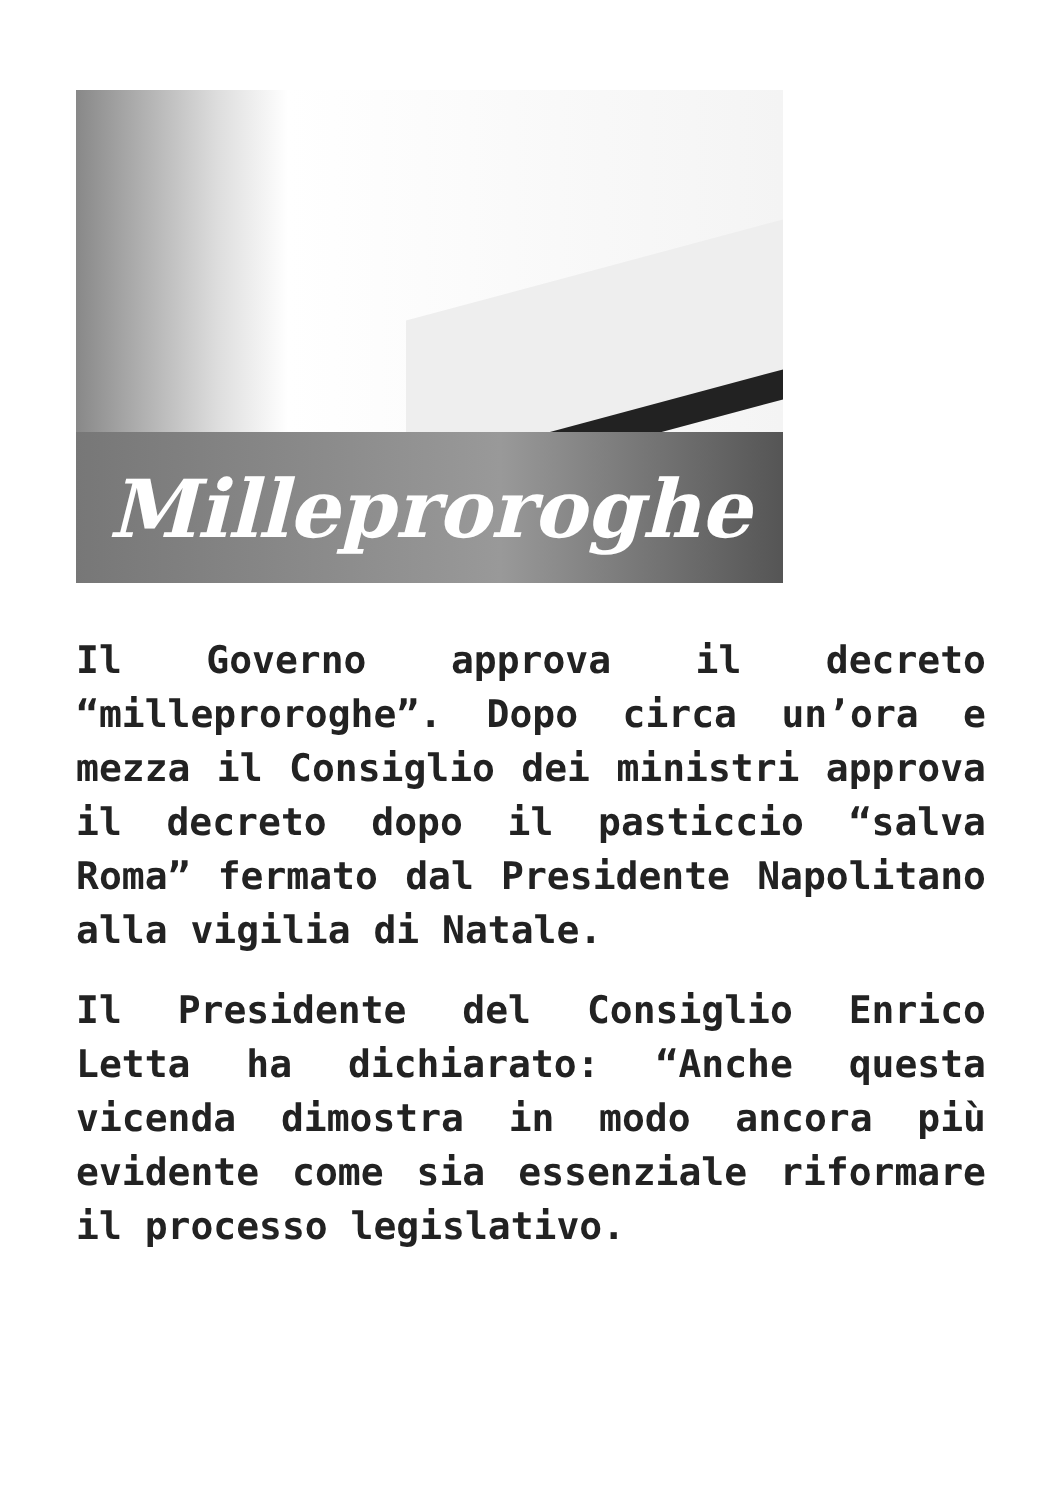Milleproroghe
Il Governo approva il decreto “milleproroghe”. Dopo circa un’ora e mezza il Consiglio dei ministri approva il decreto dopo il pasticcio “salva Roma” fermato dal Presidente Napolitano alla vigilia di Natale.
Il Presidente del Consiglio Enrico Letta ha dichiarato: “Anche questa vicenda dimostra in modo ancora più evidente come sia essenziale riformare il processo legislativo.